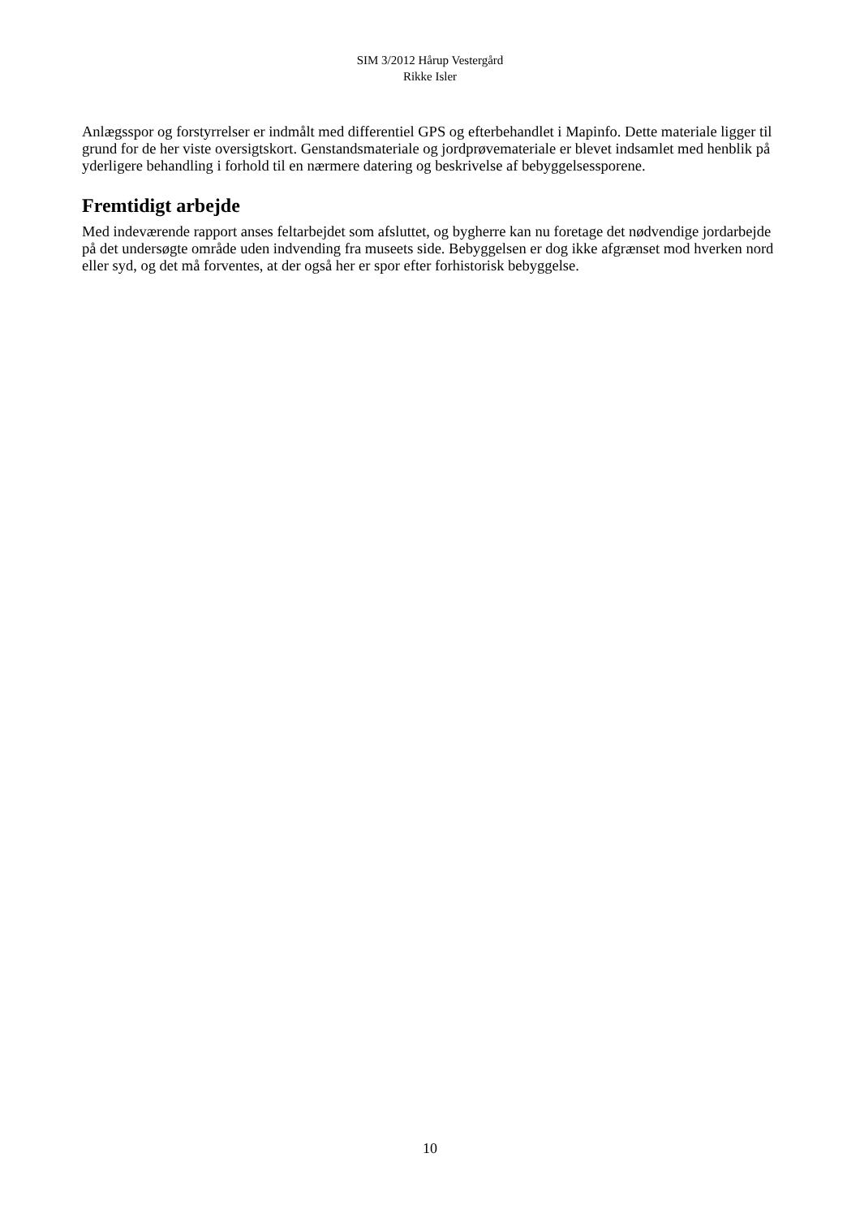SIM 3/2012 Hårup Vestergård
Rikke Isler
Anlægsspor og forstyrrelser er indmålt med differentiel GPS og efterbehandlet i Mapinfo. Dette materiale ligger til grund for de her viste oversigtskort. Genstandsmateriale og jordprøvemateriale er blevet indsamlet med henblik på yderligere behandling i forhold til en nærmere datering og beskrivelse af bebyggelsessporene.
Fremtidigt arbejde
Med indeværende rapport anses feltarbejdet som afsluttet, og bygherre kan nu foretage det nødvendige jordarbejde på det undersøgte område uden indvending fra museets side. Bebyggelsen er dog ikke afgrænset mod hverken nord eller syd, og det må forventes, at der også her er spor efter forhistorisk bebyggelse.
10